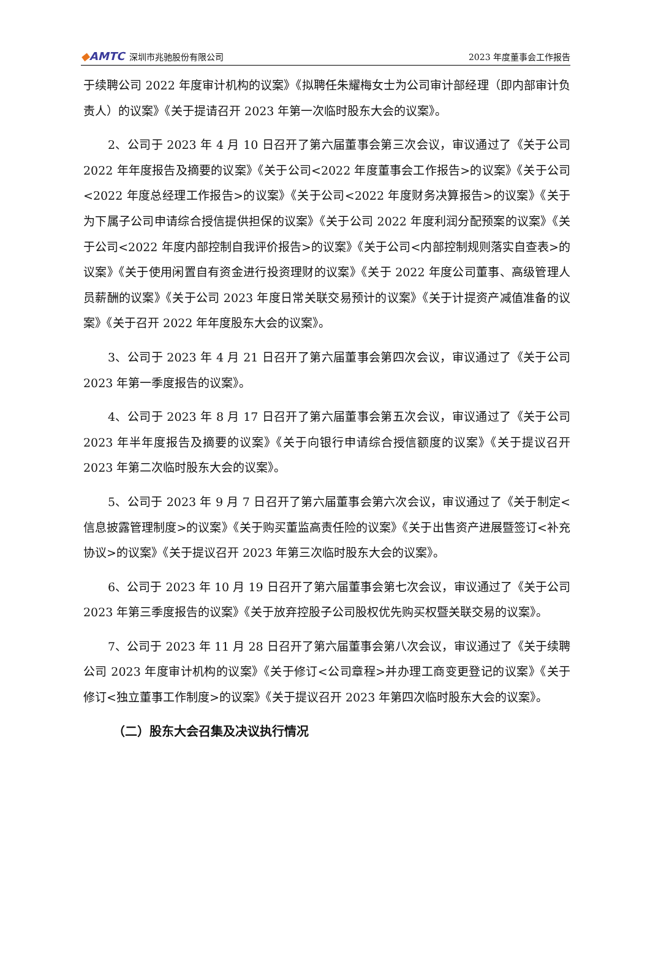◆AMTC 深圳市兆驰股份有限公司
2023 年度董事会工作报告
于续聘公司 2022 年度审计机构的议案》《拟聘任朱耀梅女士为公司审计部经理（即内部审计负责人）的议案》《关于提请召开 2023 年第一次临时股东大会的议案》。
2、公司于 2023 年 4 月 10 日召开了第六届董事会第三次会议，审议通过了《关于公司 2022 年年度报告及摘要的议案》《关于公司<2022 年度董事会工作报告>的议案》《关于公司<2022 年度总经理工作报告>的议案》《关于公司<2022 年度财务决算报告>的议案》《关于为下属子公司申请综合授信提供担保的议案》《关于公司 2022 年度利润分配预案的议案》《关于公司<2022 年度内部控制自我评价报告>的议案》《关于公司<内部控制规则落实自查表>的议案》《关于使用闲置自有资金进行投资理财的议案》《关于 2022 年度公司董事、高级管理人员薪酬的议案》《关于公司 2023 年度日常关联交易预计的议案》《关于计提资产减值准备的议案》《关于召开 2022 年年度股东大会的议案》。
3、公司于 2023 年 4 月 21 日召开了第六届董事会第四次会议，审议通过了《关于公司 2023 年第一季度报告的议案》。
4、公司于 2023 年 8 月 17 日召开了第六届董事会第五次会议，审议通过了《关于公司 2023 年半年度报告及摘要的议案》《关于向银行申请综合授信额度的议案》《关于提议召开 2023 年第二次临时股东大会的议案》。
5、公司于 2023 年 9 月 7 日召开了第六届董事会第六次会议，审议通过了《关于制定<信息披露管理制度>的议案》《关于购买董监高责任险的议案》《关于出售资产进展暨签订<补充协议>的议案》《关于提议召开 2023 年第三次临时股东大会的议案》。
6、公司于 2023 年 10 月 19 日召开了第六届董事会第七次会议，审议通过了《关于公司 2023 年第三季度报告的议案》《关于放弃控股子公司股权优先购买权暨关联交易的议案》。
7、公司于 2023 年 11 月 28 日召开了第六届董事会第八次会议，审议通过了《关于续聘公司 2023 年度审计机构的议案》《关于修订<公司章程>并办理工商变更登记的议案》《关于修订<独立董事工作制度>的议案》《关于提议召开 2023 年第四次临时股东大会的议案》。
（二）股东大会召集及决议执行情况